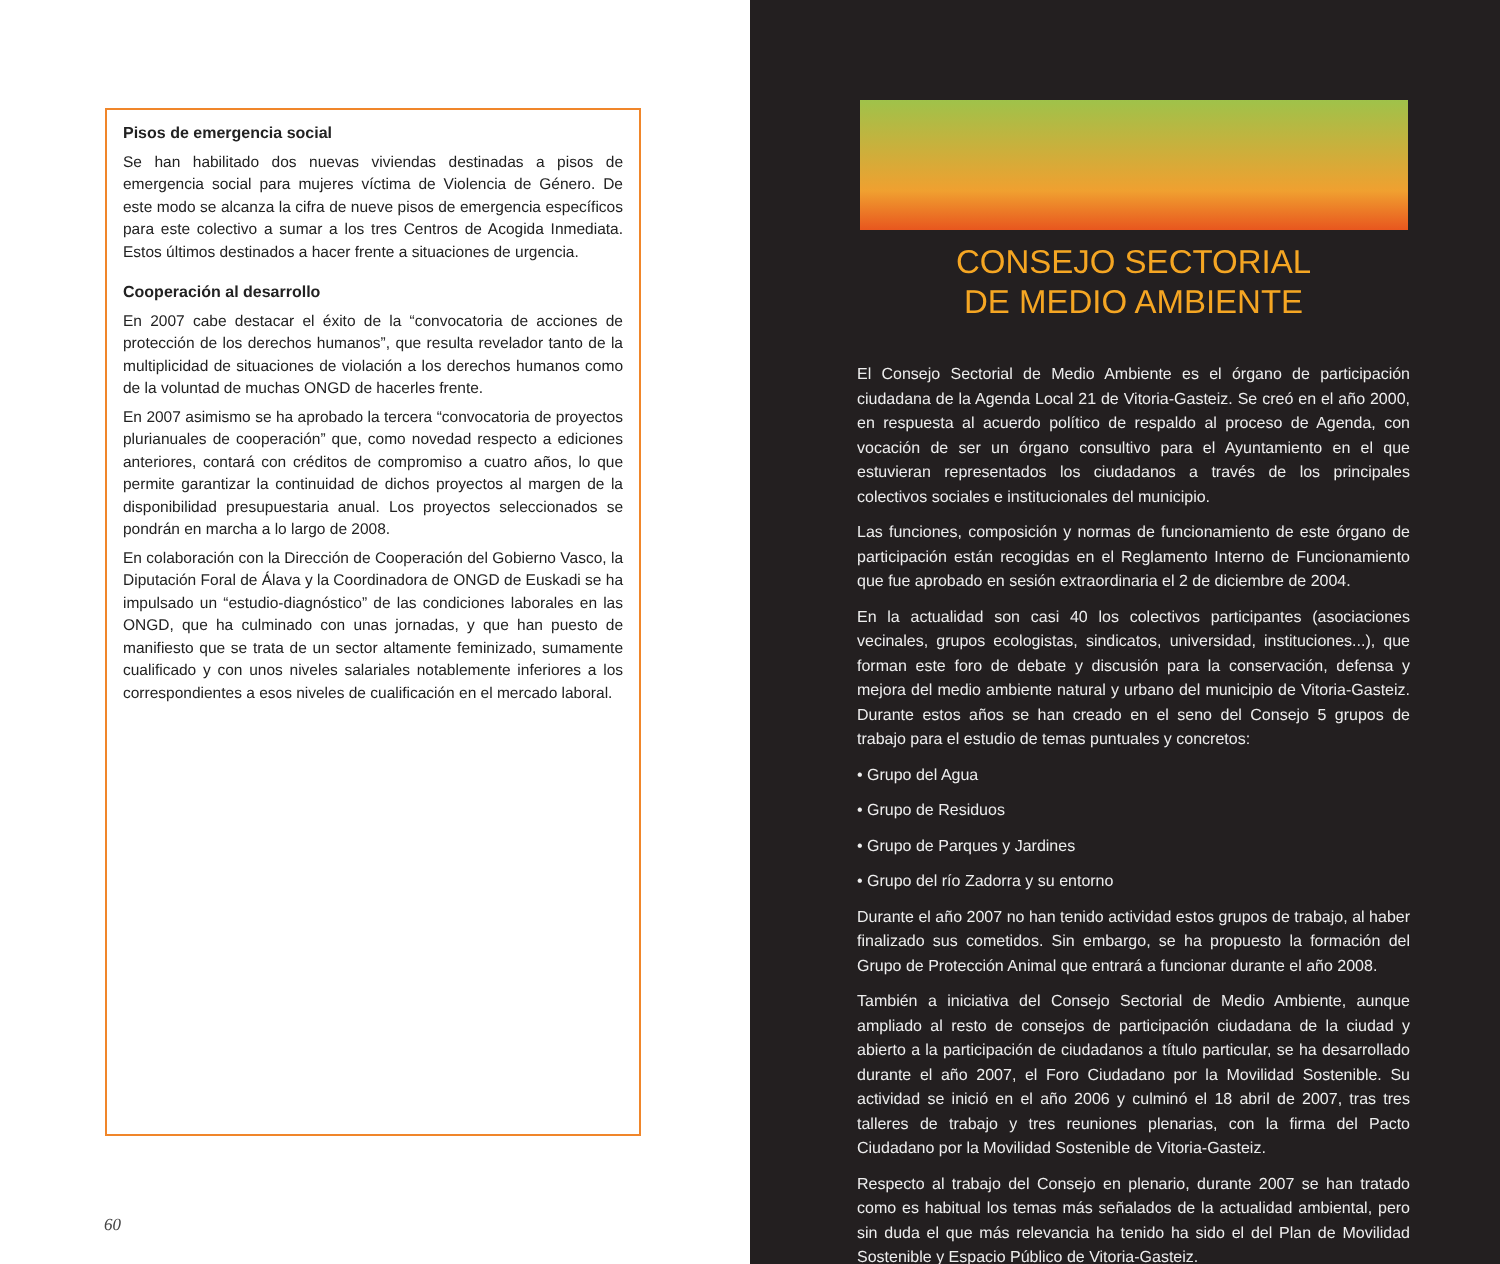Pisos de emergencia social
Se han habilitado dos nuevas viviendas destinadas a pisos de emergencia social para mujeres víctima de Violencia de Género. De este modo se alcanza la cifra de nueve pisos de emergencia específicos para este colectivo a sumar a los tres Centros de Acogida Inmediata. Estos últimos destinados a hacer frente a situaciones de urgencia.
Cooperación al desarrollo
En 2007 cabe destacar el éxito de la “convocatoria de acciones de protección de los derechos humanos”, que resulta revelador tanto de la multiplicidad de situaciones de violación a los derechos humanos como de la voluntad de muchas ONGD de hacerles frente.
En 2007 asimismo se ha aprobado la tercera “convocatoria de proyectos plurianuales de cooperación” que, como novedad respecto a ediciones anteriores, contará con créditos de compromiso a cuatro años, lo que permite garantizar la continuidad de dichos proyectos al margen de la disponibilidad presupuestaria anual. Los proyectos seleccionados se pondrán en marcha a lo largo de 2008.
En colaboración con la Dirección de Cooperación del Gobierno Vasco, la Diputación Foral de Álava y la Coordinadora de ONGD de Euskadi se ha impulsado un “estudio-diagnóstico” de las condiciones laborales en las ONGD, que ha culminado con unas jornadas, y que han puesto de manifiesto que se trata de un sector altamente feminizado, sumamente cualificado y con unos niveles salariales notablemente inferiores a los correspondientes a esos niveles de cualificación en el mercado laboral.
60
CONSEJO SECTORIAL
DE MEDIO AMBIENTE
El Consejo Sectorial de Medio Ambiente es el órgano de participación ciudadana de la Agenda Local 21 de Vitoria-Gasteiz. Se creó en el año 2000, en respuesta al acuerdo político de respaldo al proceso de Agenda, con vocación de ser un órgano consultivo para el Ayuntamiento en el que estuvieran representados los ciudadanos a través de los principales colectivos sociales e institucionales del municipio.
Las funciones, composición y normas de funcionamiento de este órgano de participación están recogidas en el Reglamento Interno de Funcionamiento que fue aprobado en sesión extraordinaria el 2 de diciembre de 2004.
En la actualidad son casi 40 los colectivos participantes (asociaciones vecinales, grupos ecologistas, sindicatos, universidad, instituciones...), que forman este foro de debate y discusión para la conservación, defensa y mejora del medio ambiente natural y urbano del municipio de Vitoria-Gasteiz. Durante estos años se han creado en el seno del Consejo 5 grupos de trabajo para el estudio de temas puntuales y concretos:
• Grupo del Agua
• Grupo de Residuos
• Grupo de Parques y Jardines
• Grupo del río Zadorra y su entorno
Durante el año 2007 no han tenido actividad estos grupos de trabajo, al haber finalizado sus cometidos. Sin embargo, se ha propuesto la formación del Grupo de Protección Animal que entrará a funcionar durante el año 2008.
También a iniciativa del Consejo Sectorial de Medio Ambiente, aunque ampliado al resto de consejos de participación ciudadana de la ciudad y abierto a la participación de ciudadanos a título particular, se ha desarrollado durante el año 2007, el Foro Ciudadano por la Movilidad Sostenible. Su actividad se inició en el año 2006 y culminó el 18 abril de 2007, tras tres talleres de trabajo y tres reuniones plenarias, con la firma del Pacto Ciudadano por la Movilidad Sostenible de Vitoria-Gasteiz.
Respecto al trabajo del Consejo en plenario, durante 2007 se han tratado como es habitual los temas más señalados de la actualidad ambiental, pero sin duda el que más relevancia ha tenido ha sido el del Plan de Movilidad Sostenible y Espacio Público de Vitoria-Gasteiz.